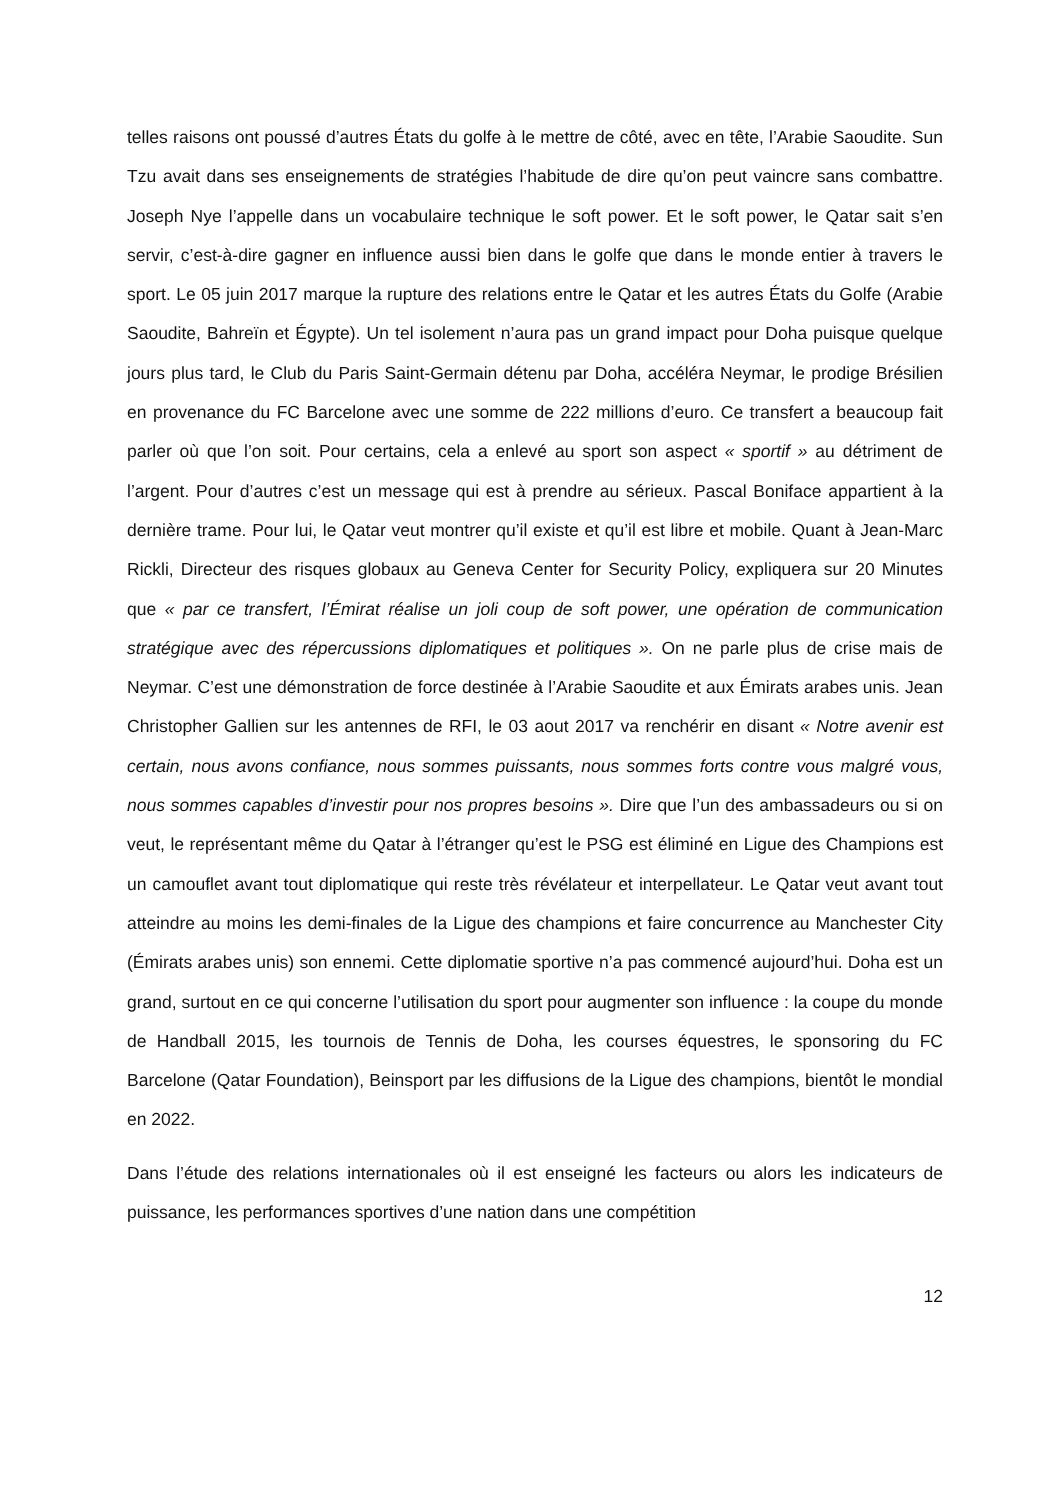telles raisons ont poussé d’autres États du golfe à le mettre de côté, avec en tête, l’Arabie Saoudite. Sun Tzu avait dans ses enseignements de stratégies l’habitude de dire qu’on peut vaincre sans combattre. Joseph Nye l’appelle dans un vocabulaire technique le soft power. Et le soft power, le Qatar sait s’en servir, c’est-à-dire gagner en influence aussi bien dans le golfe que dans le monde entier à travers le sport. Le 05 juin 2017 marque la rupture des relations entre le Qatar et les autres États du Golfe (Arabie Saoudite, Bahreïn et Égypte). Un tel isolement n’aura pas un grand impact pour Doha puisque quelque jours plus tard, le Club du Paris Saint-Germain détenu par Doha, accéléra Neymar, le prodige Brésilien en provenance du FC Barcelone avec une somme de 222 millions d’euro. Ce transfert a beaucoup fait parler où que l’on soit. Pour certains, cela a enlevé au sport son aspect « sportif » au détriment de l’argent. Pour d’autres c’est un message qui est à prendre au sérieux. Pascal Boniface appartient à la dernière trame. Pour lui, le Qatar veut montrer qu’il existe et qu’il est libre et mobile. Quant à Jean-Marc Rickli, Directeur des risques globaux au Geneva Center for Security Policy, expliquera sur 20 Minutes que « par ce transfert, l’Émirat réalise un joli coup de soft power, une opération de communication stratégique avec des répercussions diplomatiques et politiques ». On ne parle plus de crise mais de Neymar. C’est une démonstration de force destinée à l’Arabie Saoudite et aux Émirats arabes unis. Jean Christopher Gallien sur les antennes de RFI, le 03 aout 2017 va renchérir en disant « Notre avenir est certain, nous avons confiance, nous sommes puissants, nous sommes forts contre vous malgré vous, nous sommes capables d’investir pour nos propres besoins ». Dire que l’un des ambassadeurs ou si on veut, le représentant même du Qatar à l’étranger qu’est le PSG est éliminé en Ligue des Champions est un camouflet avant tout diplomatique qui reste très révélateur et interpellateur. Le Qatar veut avant tout atteindre au moins les demi-finales de la Ligue des champions et faire concurrence au Manchester City (Émirats arabes unis) son ennemi. Cette diplomatie sportive n’a pas commencé aujourd’hui. Doha est un grand, surtout en ce qui concerne l’utilisation du sport pour augmenter son influence : la coupe du monde de Handball 2015, les tournois de Tennis de Doha, les courses équestres, le sponsoring du FC Barcelone (Qatar Foundation), Beinsport par les diffusions de la Ligue des champions, bientôt le mondial en 2022.
Dans l’étude des relations internationales où il est enseigné les facteurs ou alors les indicateurs de puissance, les performances sportives d’une nation dans une compétition
12